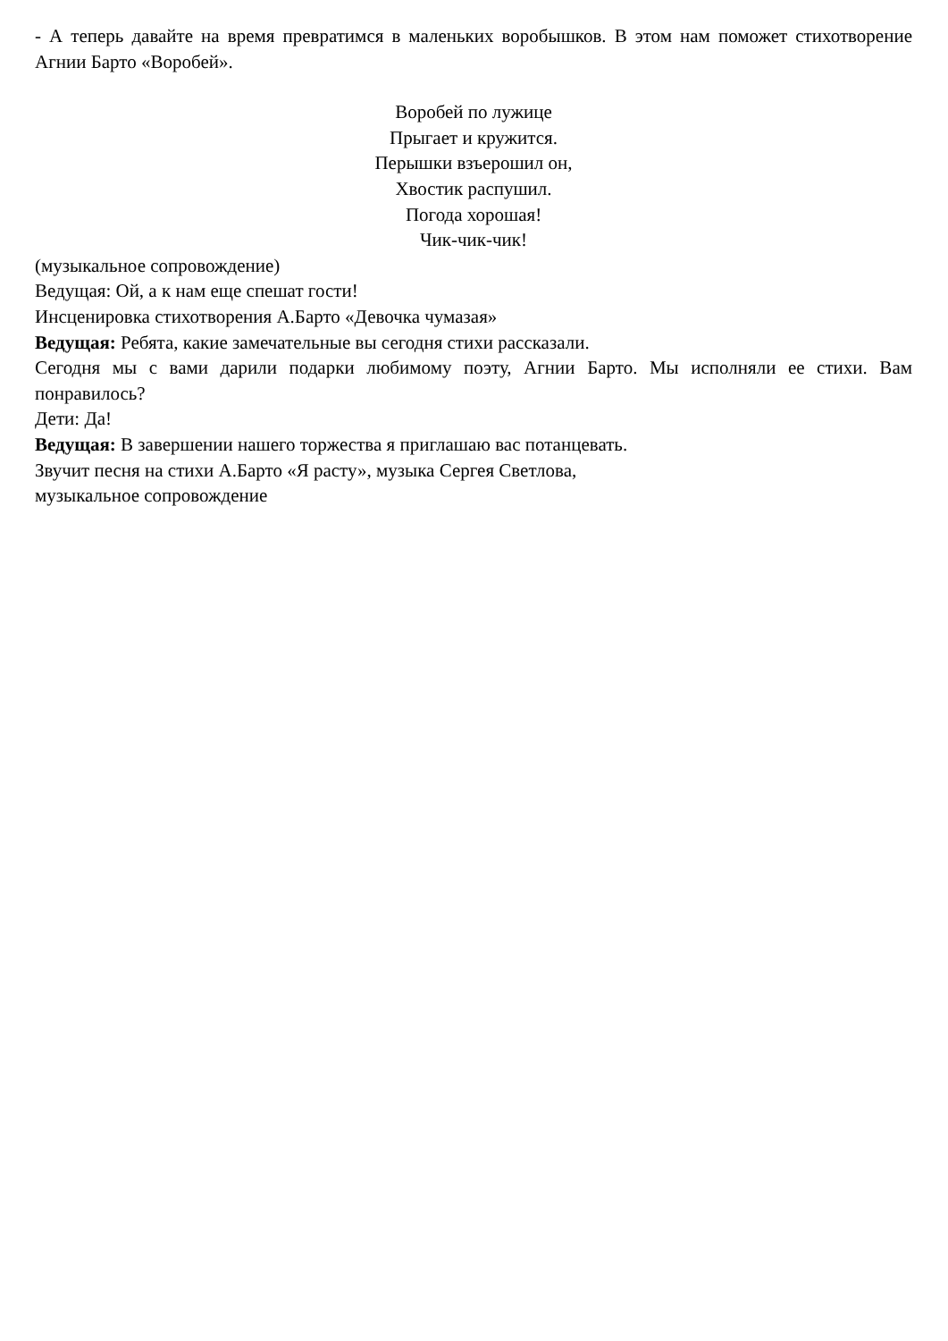- А теперь давайте на время превратимся в маленьких воробышков. В этом нам поможет стихотворение Агнии Барто «Воробей».
Воробей по лужице
Прыгает и кружится.
Перышки взъерошил он,
Хвостик распушил.
Погода хорошая!
Чик-чик-чик!
(музыкальное сопровождение)
Ведущая: Ой, а к нам еще спешат гости!
Инсценировка стихотворения А.Барто «Девочка чумазая»
Ведущая: Ребята, какие замечательные вы сегодня стихи рассказали.
Сегодня мы с вами дарили подарки любимому поэту, Агнии Барто. Мы исполняли ее стихи. Вам понравилось?
Дети: Да!
Ведущая: В завершении нашего торжества я приглашаю вас потанцевать.
Звучит песня на стихи А.Барто «Я расту», музыка Сергея Светлова,
музыкальное сопровождение